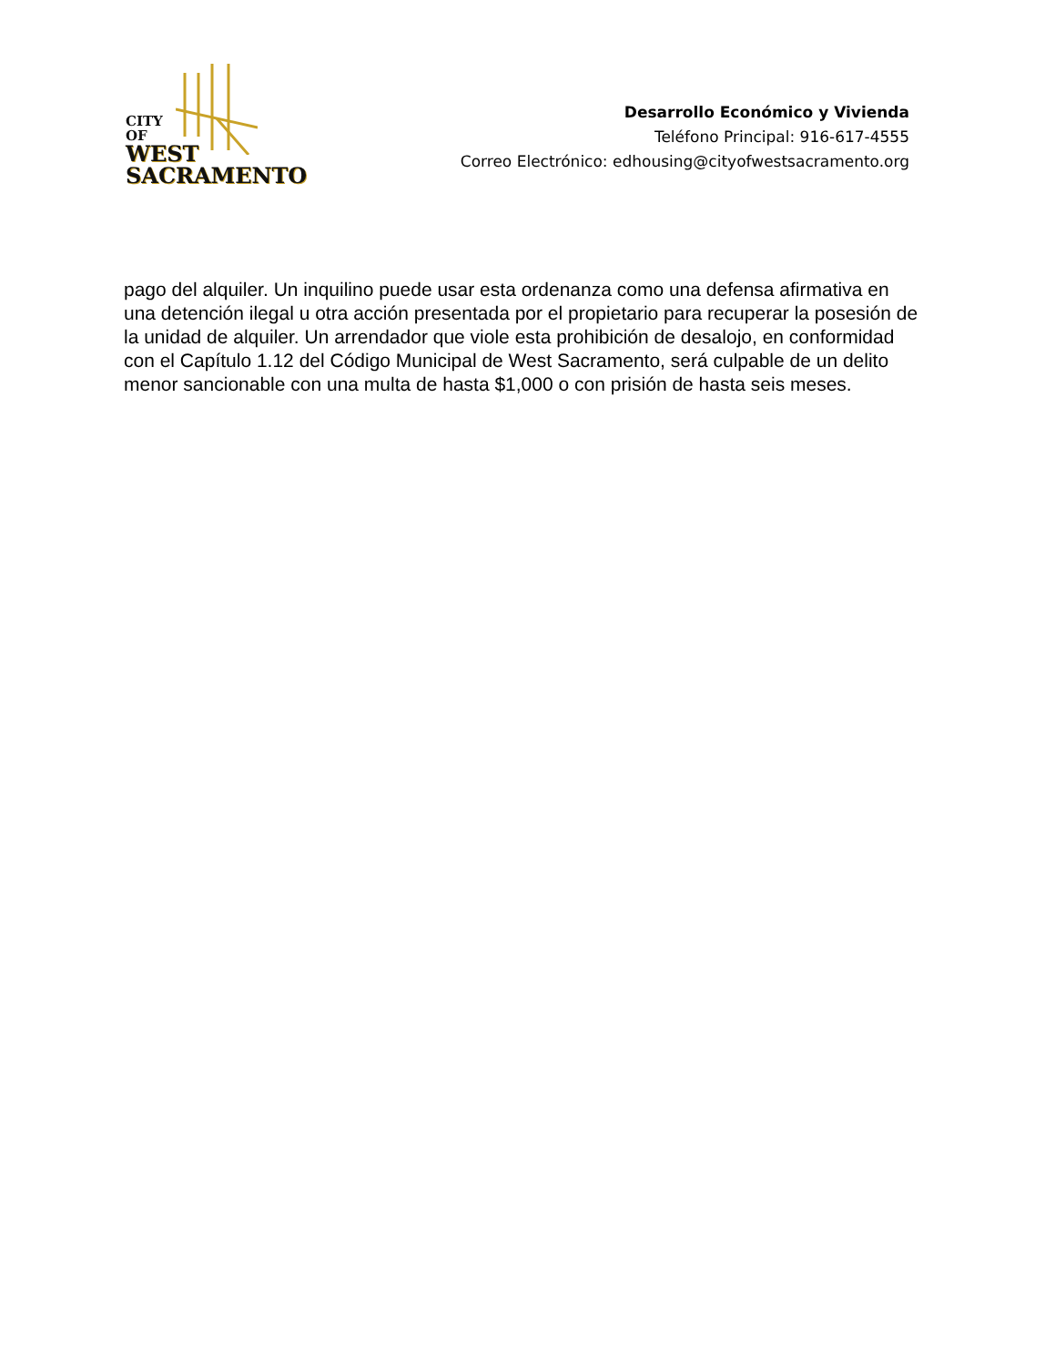CITY
OF
WEST
SACRAMENTO
Desarrollo Económico y Vivienda
Teléfono Principal: 916-617-4555
Correo Electrónico: edhousing@cityofwestsacramento.org
pago del alquiler. Un inquilino puede usar esta ordenanza como una defensa afirmativa en una detención ilegal u otra acción presentada por el propietario para recuperar la posesión de la unidad de alquiler. Un arrendador que viole esta prohibición de desalojo, en conformidad con el Capítulo 1.12 del Código Municipal de West Sacramento, será culpable de un delito menor sancionable con una multa de hasta $1,000 o con prisión de hasta seis meses.